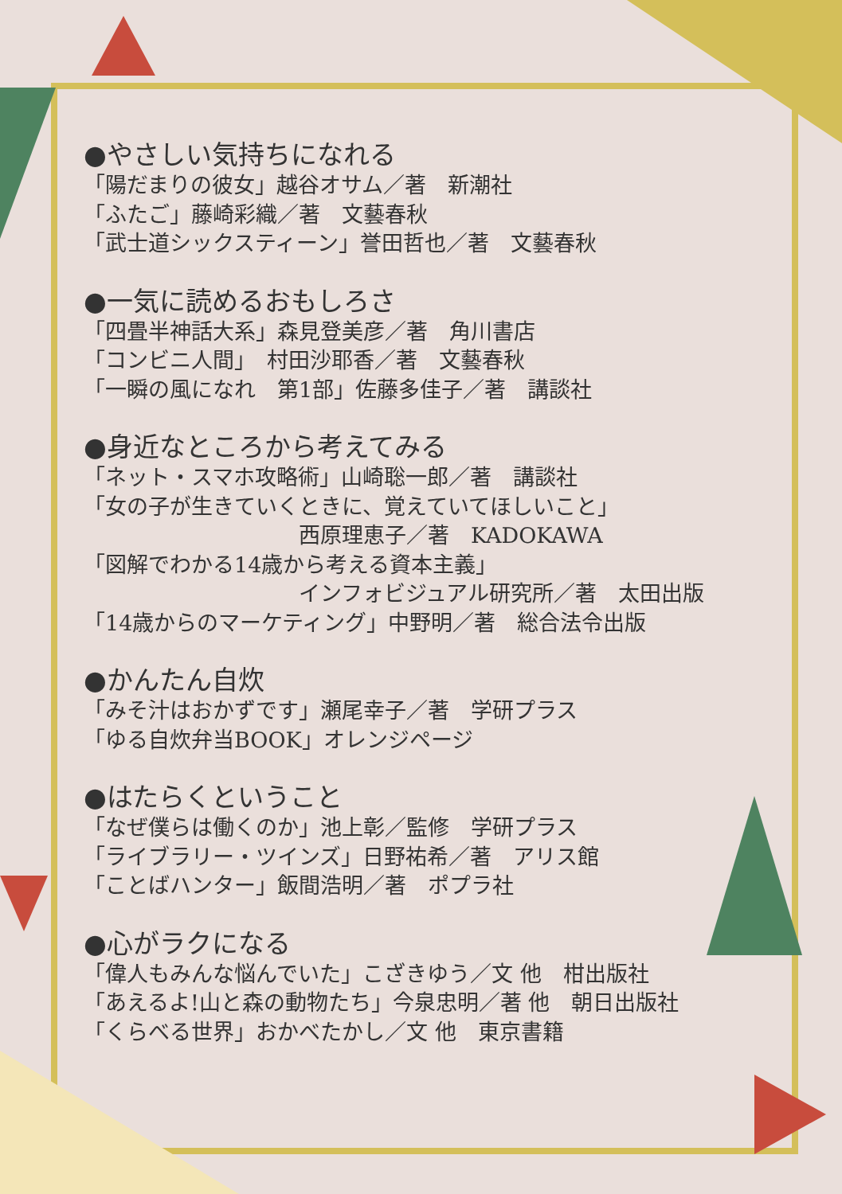●やさしい気持ちになれる
「陽だまりの彼女」越谷オサム／著　新潮社
「ふたご」藤崎彩織／著　文藝春秋
「武士道シックスティーン」誉田哲也／著　文藝春秋
●一気に読めるおもしろさ
「四畳半神話大系」森見登美彦／著　角川書店
「コンビニ人間」　村田沙耶香／著　文藝春秋
「一瞬の風になれ　第1部」佐藤多佳子／著　講談社
●身近なところから考えてみる
「ネット・スマホ攻略術」山崎聡一郎／著　講談社
「女の子が生きていくときに、覚えていてほしいこと」
西原理恵子／著　KADOKAWA
「図解でわかる14歳から考える資本主義」
インフォビジュアル研究所／著　太田出版
「14歳からのマーケティング」中野明／著　総合法令出版
●かんたん自炊
「みそ汁はおかずです」瀬尾幸子／著　学研プラス
「ゆる自炊弁当BOOK」オレンジページ
●はたらくということ
「なぜ僕らは働くのか」池上彰／監修　学研プラス
「ライブラリー・ツインズ」日野祐希／著　アリス館
「ことばハンター」飯間浩明／著　ポプラ社
●心がラクになる
「偉人もみんな悩んでいた」こざきゆう／文 他　柑出版社
「あえるよ!山と森の動物たち」今泉忠明／著 他　朝日出版社
「くらべる世界」おかべたかし／文 他　東京書籍